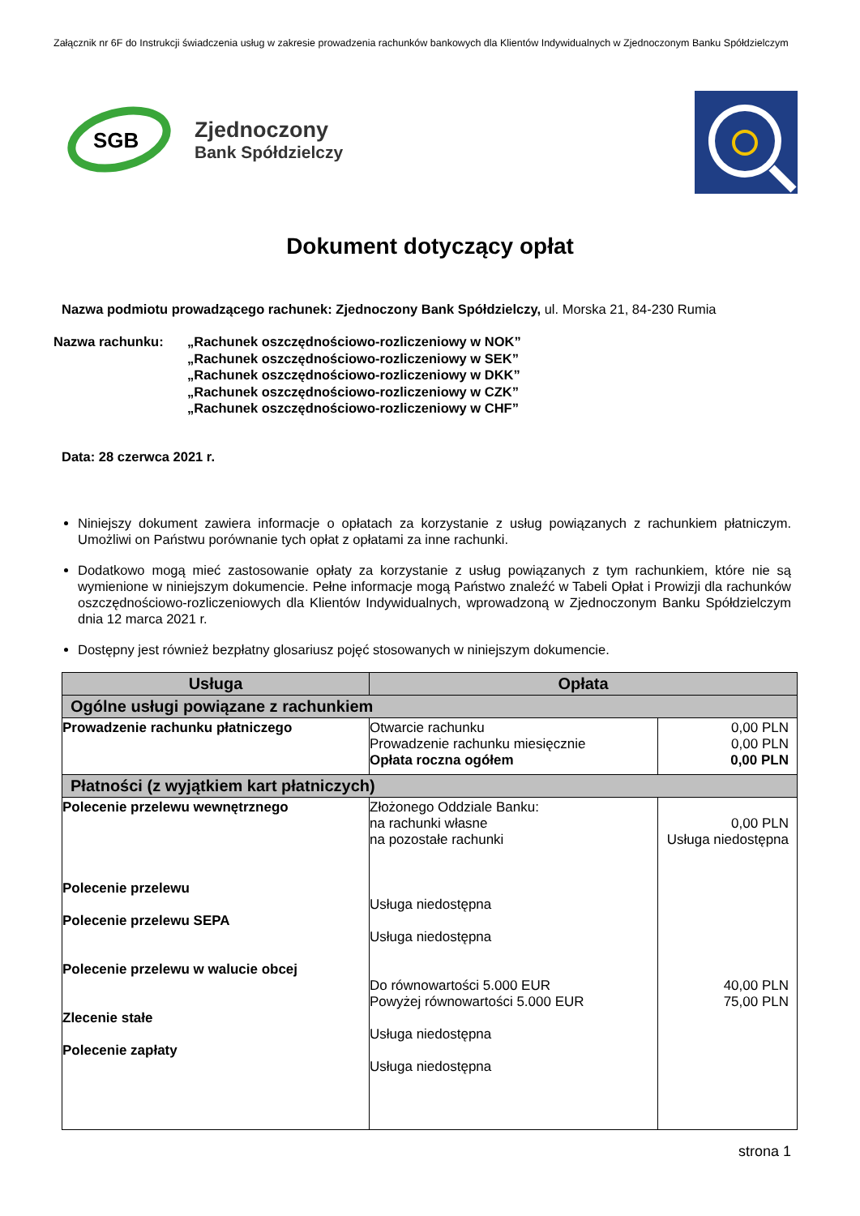Załącznik nr 6F do Instrukcji świadczenia usług w zakresie prowadzenia rachunków bankowych dla Klientów Indywidualnych w Zjednoczonym Banku Spółdzielczym
SGB
Zjednoczony
Bank Spółdzielczy
Dokument dotyczący opłat
Nazwa podmiotu prowadzącego rachunek: Zjednoczony Bank Spółdzielczy, ul. Morska 21, 84-230 Rumia
Nazwa rachunku: „Rachunek oszczędnościowo-rozliczeniowy w NOK”
„Rachunek oszczędnościowo-rozliczeniowy w SEK”
„Rachunek oszczędnościowo-rozliczeniowy w DKK”
„Rachunek oszczędnościowo-rozliczeniowy w CZK”
„Rachunek oszczędnościowo-rozliczeniowy w CHF”
Data: 28 czerwca 2021 r.
Niniejszy dokument zawiera informacje o opłatach za korzystanie z usług powiązanych z rachunkiem płatniczym. Umożliwi on Państwu porównanie tych opłat z opłatami za inne rachunki.
Dodatkowo mogą mieć zastosowanie opłaty za korzystanie z usług powiązanych z tym rachunkiem, które nie są wymienione w niniejszym dokumencie. Pełne informacje mogą Państwo znaleźć w Tabeli Opłat i Prowizji dla rachunków oszczędnościowo-rozliczeniowych dla Klientów Indywidualnych, wprowadzoną w Zjednoczonym Banku Spółdzielczym dnia 12 marca 2021 r.
Dostępny jest również bezpłatny glosariusz pojęć stosowanych w niniejszym dokumencie.
| Usługa | Opłata | |
| --- | --- | --- |
| Ogólne usługi powiązane z rachunkiem | | |
| Prowadzenie rachunku płatniczego | Otwarcie rachunku Prowadzenie rachunku miesięcznie Opłata roczna ogółem | 0,00 PLN 0,00 PLN 0,00 PLN |
| Płatności (z wyjątkiem kart płatniczych) | | |
| Polecenie przelewu wewnętrznego Polecenie przelewu Polecenie przelewu SEPA Polecenie przelewu w walucie obcej Zlecenie stałe Polecenie zapłaty | Złożonego Oddziale Banku: na rachunki własne na pozostałe rachunki Usługa niedostępna Usługa niedostępna Do równowartości 5.000 EUR Powyżej równowartości 5.000 EUR Usługa niedostępna Usługa niedostępna | 0,00 PLN Usługa niedostępna 40,00 PLN 75,00 PLN |
strona 1